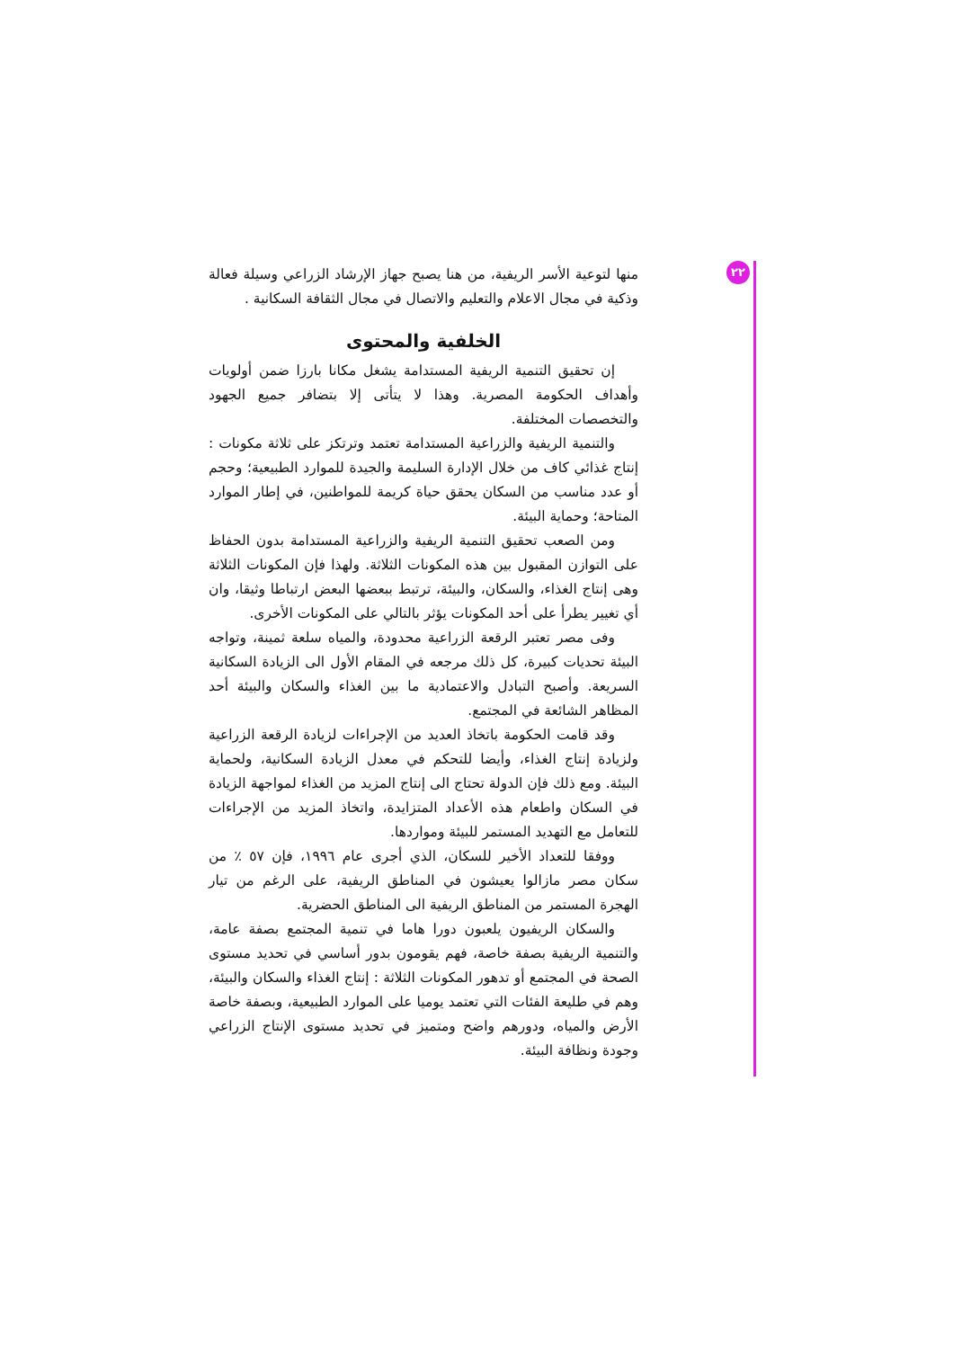٢٢
منها لتوعية الأسر الريفية، من هنا يصبح جهاز الإرشاد الزراعي وسيلة فعالة وذكية في مجال الاعلام والتعليم والاتصال في مجال الثقافة السكانية .
الخلفية والمحتوى
إن تحقيق التنمية الريفية المستدامة يشغل مكانا بارزا ضمن أولويات وأهداف الحكومة المصرية. وهذا لا يتأتى إلا بتضافر جميع الجهود والتخصصات المختلفة.
والتنمية الريفية والزراعية المستدامة تعتمد وترتكز على ثلاثة مكونات : إنتاج غذائي كاف من خلال الإدارة السليمة والجيدة للموارد الطبيعية؛ وحجم أو عدد مناسب من السكان يحقق حياة كريمة للمواطنين، في إطار الموارد المتاحة؛ وحماية البيئة.
ومن الصعب تحقيق التنمية الريفية والزراعية المستدامة بدون الحفاظ على التوازن المقبول بين هذه المكونات الثلاثة. ولهذا فإن المكونات الثلاثة وهى إنتاج الغذاء، والسكان، والبيئة، ترتبط ببعضها البعض ارتباطا وثيقا، وان أي تغيير يطرأ على أحد المكونات يؤثر بالتالي على المكونات الأخرى.
وفى مصر تعتبر الرقعة الزراعية محدودة، والمياه سلعة ثمينة، وتواجه البيئة تحديات كبيرة، كل ذلك مرجعه في المقام الأول الى الزيادة السكانية السريعة. وأصبح التبادل والاعتمادية ما بين الغذاء والسكان والبيئة أحد المظاهر الشائعة في المجتمع.
وقد قامت الحكومة باتخاذ العديد من الإجراءات لزيادة الرقعة الزراعية ولزيادة إنتاج الغذاء، وأيضا للتحكم في معدل الزيادة السكانية، ولحماية البيئة. ومع ذلك فإن الدولة تحتاج الى إنتاج المزيد من الغذاء لمواجهة الزيادة في السكان واطعام هذه الأعداد المتزايدة، واتخاذ المزيد من الإجراءات للتعامل مع التهديد المستمر للبيئة ومواردها.
ووفقا للتعداد الأخير للسكان، الذي أجرى عام ١٩٩٦، فإن ٥٧ ٪ من سكان مصر مازالوا يعيشون في المناطق الريفية، على الرغم من تيار الهجرة المستمر من المناطق الريفية الى المناطق الحضرية.
والسكان الريفيون يلعبون دورا هاما في تنمية المجتمع بصفة عامة، والتنمية الريفية بصفة خاصة، فهم يقومون بدور أساسي في تحديد مستوى الصحة في المجتمع أو تدهور المكونات الثلاثة : إنتاج الغذاء والسكان والبيئة، وهم في طليعة الفئات التي تعتمد يوميا على الموارد الطبيعية، وبصفة خاصة الأرض والمياه، ودورهم واضح ومتميز في تحديد مستوى الإنتاج الزراعي وجودة ونظافة البيئة.